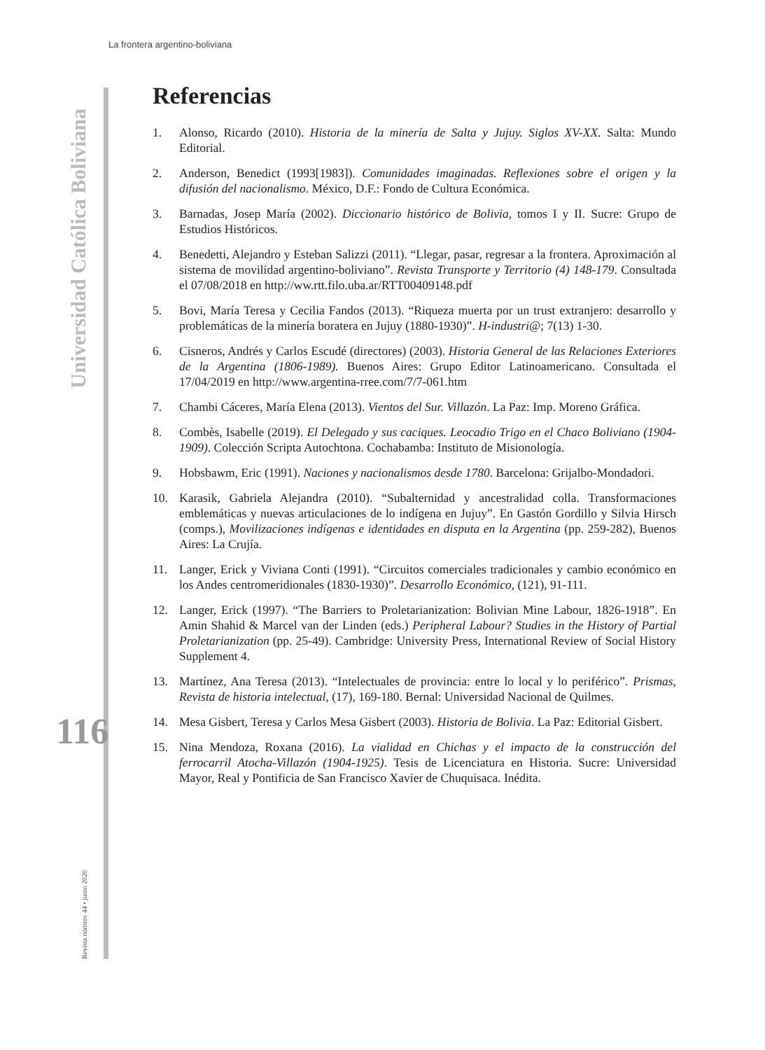La frontera argentino-boliviana
Universidad Católica Boliviana
116
Revista número 44 • junio 2020
Referencias
1. Alonso, Ricardo (2010). Historia de la minería de Salta y Jujuy. Siglos XV-XX. Salta: Mundo Editorial.
2. Anderson, Benedict (1993[1983]). Comunidades imaginadas. Reflexiones sobre el origen y la difusión del nacionalismo. México, D.F.: Fondo de Cultura Económica.
3. Barnadas, Josep María (2002). Diccionario histórico de Bolivia, tomos I y II. Sucre: Grupo de Estudios Históricos.
4. Benedetti, Alejandro y Esteban Salizzi (2011). “Llegar, pasar, regresar a la frontera. Aproximación al sistema de movilidad argentino-boliviano”. Revista Transporte y Territorio (4) 148-179. Consultada el 07/08/2018 en http://ww.rtt.filo.uba.ar/RTT00409148.pdf
5. Bovi, María Teresa y Cecilia Fandos (2013). “Riqueza muerta por un trust extranjero: desarrollo y problemáticas de la minería boratera en Jujuy (1880-1930)”. H-industri@; 7(13) 1-30.
6. Cisneros, Andrés y Carlos Escudé (directores) (2003). Historia General de las Relaciones Exteriores de la Argentina (1806-1989). Buenos Aires: Grupo Editor Latinoamericano. Consultada el 17/04/2019 en http://www.argentina-rree.com/7/7-061.htm
7. Chambi Cáceres, María Elena (2013). Vientos del Sur. Villazón. La Paz: Imp. Moreno Gráfica.
8. Combès, Isabelle (2019). El Delegado y sus caciques. Leocadio Trigo en el Chaco Boliviano (1904-1909). Colección Scripta Autochtona. Cochabamba: Instituto de Misionología.
9. Hobsbawm, Eric (1991). Naciones y nacionalismos desde 1780. Barcelona: Grijalbo-Mondadori.
10. Karasik, Gabriela Alejandra (2010). “Subalternidad y ancestralidad colla. Transformaciones emblemáticas y nuevas articulaciones de lo indígena en Jujuy”. En Gastón Gordillo y Silvia Hirsch (comps.), Movilizaciones indígenas e identidades en disputa en la Argentina (pp. 259-282), Buenos Aires: La Crujía.
11. Langer, Erick y Viviana Conti (1991). “Circuitos comerciales tradicionales y cambio económico en los Andes centromeridionales (1830-1930)”. Desarrollo Económico, (121), 91-111.
12. Langer, Erick (1997). “The Barriers to Proletarianization: Bolivian Mine Labour, 1826-1918”. En Amin Shahid & Marcel van der Linden (eds.) Peripheral Labour? Studies in the History of Partial Proletarianization (pp. 25-49). Cambridge: University Press, International Review of Social History Supplement 4.
13. Martínez, Ana Teresa (2013). “Intelectuales de provincia: entre lo local y lo periférico”. Prismas, Revista de historia intelectual, (17), 169-180. Bernal: Universidad Nacional de Quilmes.
14. Mesa Gisbert, Teresa y Carlos Mesa Gisbert (2003). Historia de Bolivia. La Paz: Editorial Gisbert.
15. Nina Mendoza, Roxana (2016). La vialidad en Chichas y el impacto de la construcción del ferrocarril Atocha-Villazón (1904-1925). Tesis de Licenciatura en Historia. Sucre: Universidad Mayor, Real y Pontificia de San Francisco Xavier de Chuquisaca. Inédita.